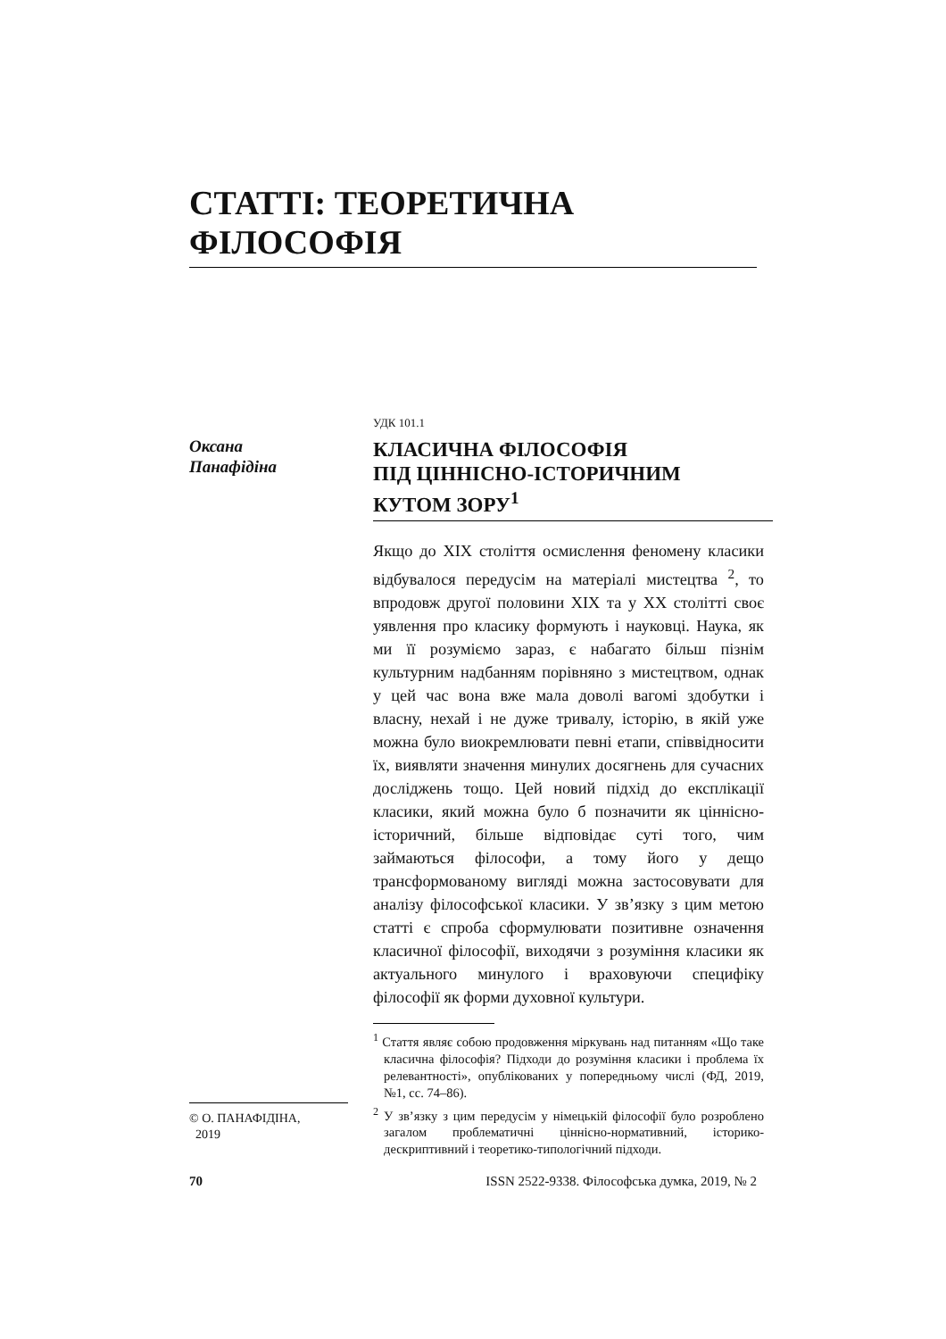СТАТТІ: ТЕОРЕТИЧНА ФІЛОСОФІЯ
Оксана
Панафідіна
УДК 101.1
КЛАСИЧНА ФІЛОСОФІЯ
ПІД ЦІННІСНО-ІСТОРИЧНИМ
КУТОМ ЗОРУ<sup>1</sup>
Якщо до ХІХ століття осмислення феномену класики відбувалося передусім на матеріалі мистецтва <sup>2</sup>, то впродовж другої половини ХІХ та у ХХ столітті своє уявлення про класику формують і науковці. Наука, як ми її розуміємо зараз, є набагато більш пізнім культурним надбанням порівняно з мистецтвом, однак у цей час вона вже мала доволі вагомі здобутки і власну, нехай і не дуже тривалу, історію, в якій уже можна було виокремлювати певні етапи, співвідносити їх, виявляти значення минулих досягнень для сучасних досліджень тощо. Цей новий підхід до експлікації класики, який можна було б позначити як ціннісно-історичний, більше відповідає суті того, чим займаються філософи, а тому його у дещо трансформованому вигляді можна застосовувати для аналізу філософської класики. У зв’язку з цим метою статті є спроба сформулювати позитивне означення класичної філософії, виходячи з розуміння класики як актуального минулого і враховуючи специфіку філософії як форми духовної культури.
<sup>1</sup> Стаття являє собою продовження міркувань над питанням «Що таке класична філософія? Підходи до розуміння класики і проблема їх релевантності», опублікованих у попередньому числі (ФД, 2019, №1, сс. 74–86).
<sup>2</sup> У зв’язку з цим передусім у німецькій філософії було розроблено загалом проблематичні ціннісно-нормативний, історико-дескриптивний і теоретико-типологічний підходи.
© О. ПАНАФІДІНА,
2019
70 ISSN 2522-9338. Філософська думка, 2019, № 2